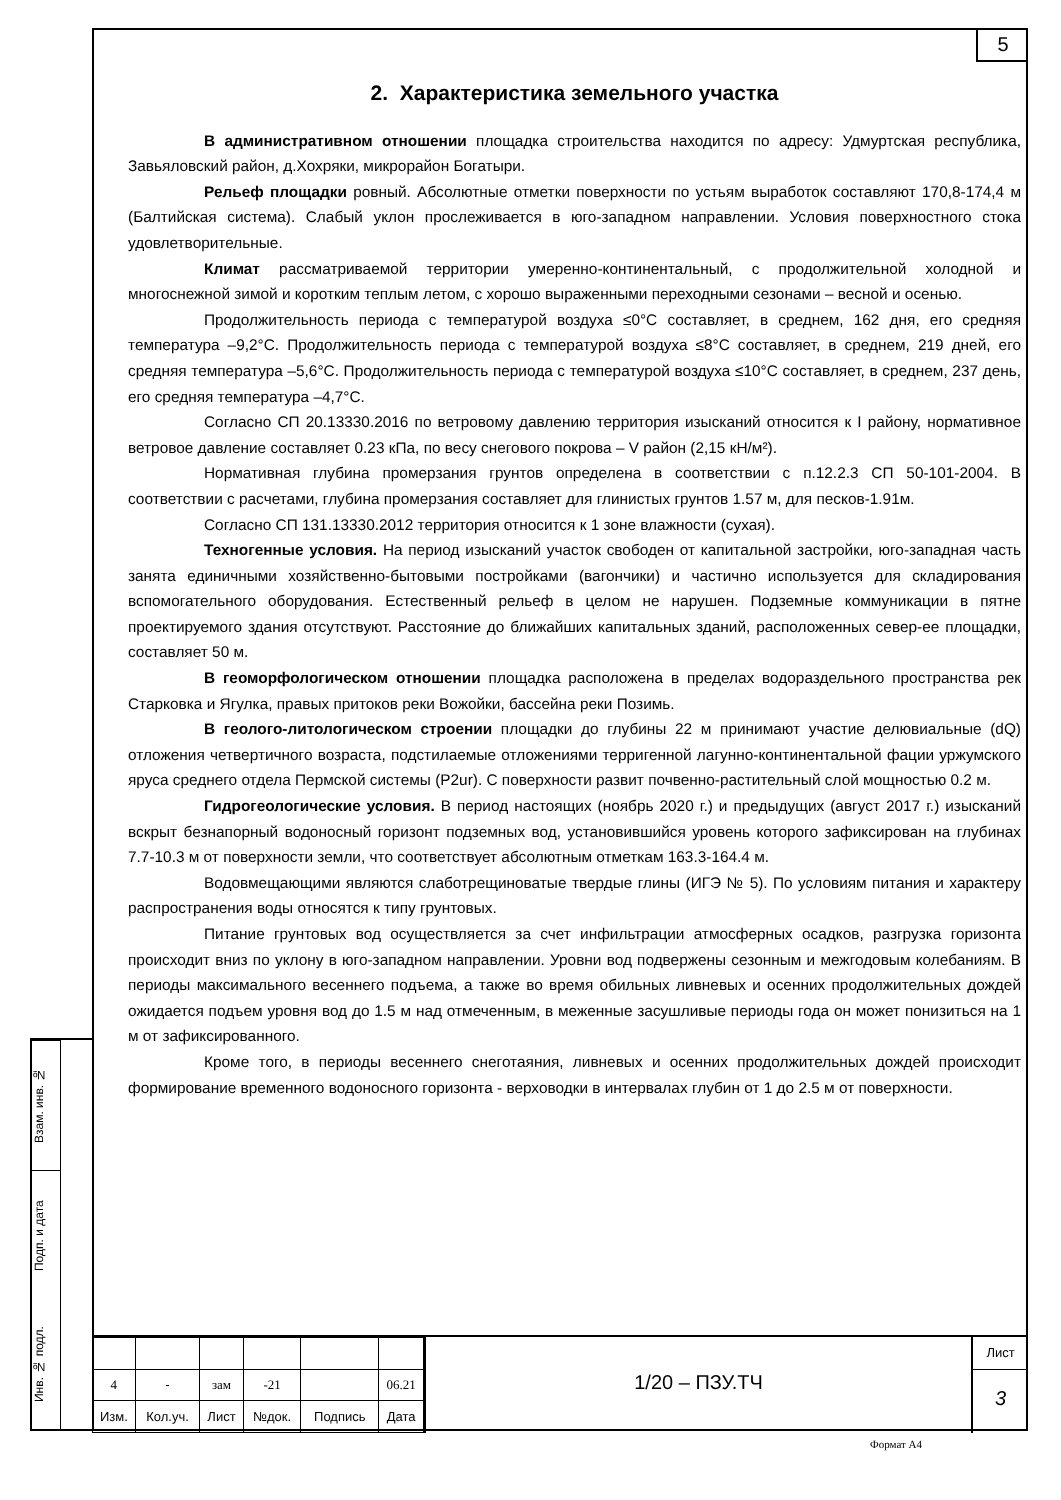5
2. Характеристика земельного участка
В административном отношении площадка строительства находится по адресу: Удмуртская республика, Завьяловский район, д.Хохряки, микрорайон Богатыри.
Рельеф площадки ровный. Абсолютные отметки поверхности по устьям выработок составляют 170,8-174,4 м (Балтийская система). Слабый уклон прослеживается в юго-западном направлении. Условия поверхностного стока удовлетворительные.
Климат рассматриваемой территории умеренно-континентальный, с продолжительной холодной и многоснежной зимой и коротким теплым летом, с хорошо выраженными переходными сезонами – весной и осенью.
Продолжительность периода с температурой воздуха ≤0°С составляет, в среднем, 162 дня, его средняя температура –9,2°С. Продолжительность периода с температурой воздуха ≤8°С составляет, в среднем, 219 дней, его средняя температура –5,6°С. Продолжительность периода с температурой воздуха ≤10°С составляет, в среднем, 237 день, его средняя температура –4,7°С.
Согласно СП 20.13330.2016 по ветровому давлению территория изысканий относится к I району, нормативное ветровое давление составляет 0.23 кПа, по весу снегового покрова – V район (2,15 кН/м²).
Нормативная глубина промерзания грунтов определена в соответствии с п.12.2.3 СП 50-101-2004. В соответствии с расчетами, глубина промерзания составляет для глинистых грунтов 1.57 м, для песков-1.91м.
Согласно СП 131.13330.2012 территория относится к 1 зоне влажности (сухая).
Техногенные условия. На период изысканий участок свободен от капитальной застройки, юго-западная часть занята единичными хозяйственно-бытовыми постройками (вагончики) и частично используется для складирования вспомогательного оборудования. Естественный рельеф в целом не нарушен. Подземные коммуникации в пятне проектируемого здания отсутствуют. Расстояние до ближайших капитальных зданий, расположенных север-ее площадки, составляет 50 м.
В геоморфологическом отношении площадка расположена в пределах водораздельного пространства рек Старковка и Ягулка, правых притоков реки Вожойки, бассейна реки Позимь.
В геолого-литологическом строении площадки до глубины 22 м принимают участие делювиальные (dQ) отложения четвертичного возраста, подстилаемые отложениями терригенной лагунно-континентальной фации уржумского яруса среднего отдела Пермской системы (P2ur). С поверхности развит почвенно-растительный слой мощностью 0.2 м.
Гидрогеологические условия. В период настоящих (ноябрь 2020 г.) и предыдущих (август 2017 г.) изысканий вскрыт безнапорный водоносный горизонт подземных вод, установившийся уровень которого зафиксирован на глубинах 7.7-10.3 м от поверхности земли, что соответствует абсолютным отметкам 163.3-164.4 м.
Водовмещающими являются слаботрещиноватые твердые глины (ИГЭ № 5). По условиям питания и характеру распространения воды относятся к типу грунтовых.
Питание грунтовых вод осуществляется за счет инфильтрации атмосферных осадков, разгрузка горизонта происходит вниз по уклону в юго-западном направлении. Уровни вод подвержены сезонным и межгодовым колебаниям. В периоды максимального весеннего подъема, а также во время обильных ливневых и осенних продолжительных дождей ожидается подъем уровня вод до 1.5 м над отмеченным, в меженные засушливые периоды года он может понизиться на 1 м от зафиксированного.
Кроме того, в периоды весеннего снеготаяния, ливневых и осенних продолжительных дождей происходит формирование временного водоносного горизонта - верховодки в интервалах глубин от 1 до 2.5 м от поверхности.
Взам. инв. №
Подп. и дата
Инв. № подл.
| 4 | - | зам | -21 | | 06.21 |
| Изм. | Кол.уч. | Лист | №док. | Подпись | Дата |
1/20 – ПЗУ.ТЧ
Лист
3
Формат А4